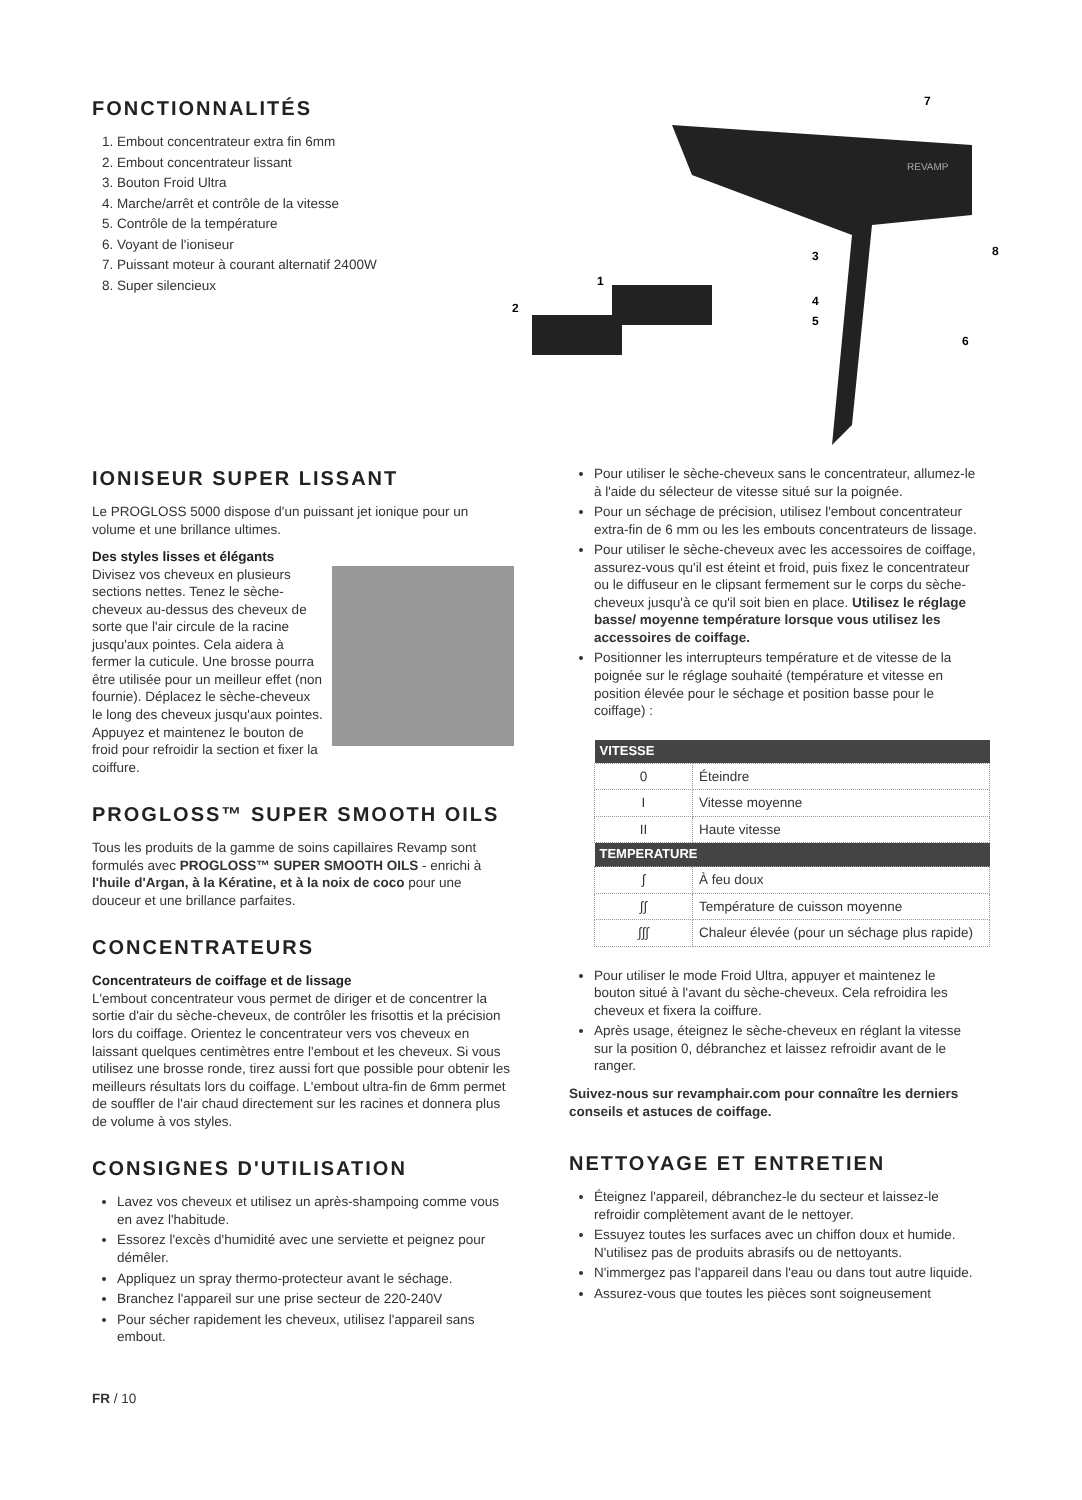FONCTIONNALITÉS
1. Embout concentrateur extra fin 6mm
2. Embout concentrateur lissant
3. Bouton Froid Ultra
4. Marche/arrêt et contrôle de la vitesse
5. Contrôle de la température
6. Voyant de l'ioniseur
7. Puissant moteur à courant alternatif 2400W
8. Super silencieux
REVAMP
7
8
3
1
2
4
5
6
IONISEUR SUPER LISSANT
Le PROGLOSS 5000 dispose d'un puissant jet ionique pour un volume et une brillance ultimes.
Des styles lisses et élégants
Divisez vos cheveux en plusieurs sections nettes. Tenez le sèche-cheveux au-dessus des cheveux de sorte que l'air circule de la racine jusqu'aux pointes. Cela aidera à fermer la cuticule. Une brosse pourra être utilisée pour un meilleur effet (non fournie). Déplacez le sèche-cheveux le long des cheveux jusqu'aux pointes. Appuyez et maintenez le bouton de froid pour refroidir la section et fixer la coiffure.
PROGLOSS™ SUPER SMOOTH OILS
Tous les produits de la gamme de soins capillaires Revamp sont formulés avec PROGLOSS™ SUPER SMOOTH OILS - enrichi à l'huile d'Argan, à la Kératine, et à la noix de coco pour une douceur et une brillance parfaites.
CONCENTRATEURS
Concentrateurs de coiffage et de lissage
L'embout concentrateur vous permet de diriger et de concentrer la sortie d'air du sèche-cheveux, de contrôler les frisottis et la précision lors du coiffage. Orientez le concentrateur vers vos cheveux en laissant quelques centimètres entre l'embout et les cheveux. Si vous utilisez une brosse ronde, tirez aussi fort que possible pour obtenir les meilleurs résultats lors du coiffage. L'embout ultra-fin de 6mm permet de souffler de l'air chaud directement sur les racines et donnera plus de volume à vos styles.
CONSIGNES D'UTILISATION
Lavez vos cheveux et utilisez un après-shampoing comme vous en avez l'habitude.
Essorez l'excès d'humidité avec une serviette et peignez pour démêler.
Appliquez un spray thermo-protecteur avant le séchage.
Branchez l'appareil sur une prise secteur de 220-240V
Pour sécher rapidement les cheveux, utilisez l'appareil sans embout.
Pour utiliser le sèche-cheveux sans le concentrateur, allumez-le à l'aide du sélecteur de vitesse situé sur la poignée.
Pour un séchage de précision, utilisez l'embout concentrateur extra-fin de 6 mm ou les les embouts concentrateurs de lissage.
Pour utiliser le sèche-cheveux avec les accessoires de coiffage, assurez-vous qu'il est éteint et froid, puis fixez le concentrateur ou le diffuseur en le clipsant fermement sur le corps du sèche-cheveux jusqu'à ce qu'il soit bien en place. Utilisez le réglage basse/ moyenne température lorsque vous utilisez les accessoires de coiffage.
Positionner les interrupteurs température et de vitesse de la poignée sur le réglage souhaité (température et vitesse en position élevée pour le séchage et position basse pour le coiffage) :
| VITESSE | |
| --- | --- |
| 0 | Éteindre |
| I | Vitesse moyenne |
| II | Haute vitesse |
| TEMPERATURE | |
| ∫ | À feu doux |
| ∫∫ | Température de cuisson moyenne |
| ∫∫∫ | Chaleur élevée (pour un séchage plus rapide) |
Pour utiliser le mode Froid Ultra, appuyer et maintenez le bouton situé à l'avant du sèche-cheveux. Cela refroidira les cheveux et fixera la coiffure.
Après usage, éteignez le sèche-cheveux en réglant la vitesse sur la position 0, débranchez et laissez refroidir avant de le ranger.
Suivez-nous sur revamphair.com pour connaître les derniers conseils et astuces de coiffage.
NETTOYAGE ET ENTRETIEN
Éteignez l'appareil, débranchez-le du secteur et laissez-le refroidir complètement avant de le nettoyer.
Essuyez toutes les surfaces avec un chiffon doux et humide. N'utilisez pas de produits abrasifs ou de nettoyants.
N'immergez pas l'appareil dans l'eau ou dans tout autre liquide.
Assurez-vous que toutes les pièces sont soigneusement
FR / 10